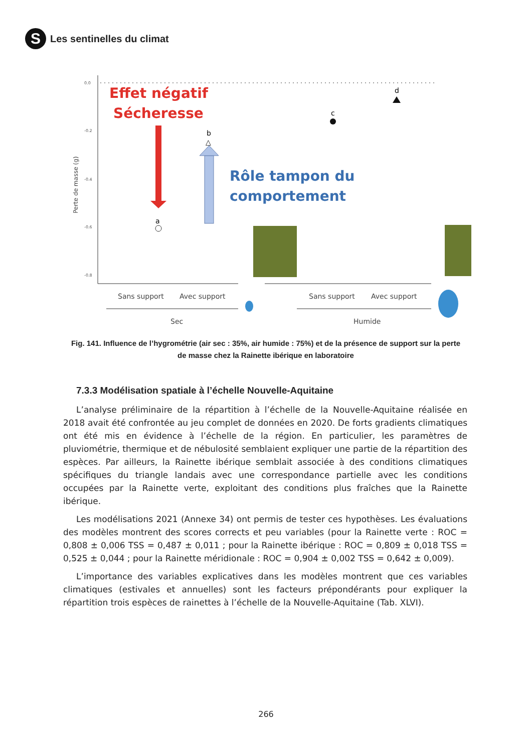S
Les sentinelles du climat
0.0
-0.2
-0.4
-0.6
-0.8
Perte de masse (g)
Effet négatif
Sécheresse
Rôle tampon du
comportement
a
b
△
c
d
Sans support
Avec support
Sans support
Avec support
Sec
Humide
Fig. 141. Influence de l’hygrométrie (air sec : 35%, air humide : 75%) et de la présence de support sur la perte de masse chez la Rainette ibérique en laboratoire
7.3.3 Modélisation spatiale à l’échelle Nouvelle-Aquitaine
L’analyse préliminaire de la répartition à l’échelle de la Nouvelle-Aquitaine réalisée en 2018 avait été confrontée au jeu complet de données en 2020. De forts gradients climatiques ont été mis en évidence à l’échelle de la région. En particulier, les paramètres de pluviométrie, thermique et de nébulosité semblaient expliquer une partie de la répartition des espèces. Par ailleurs, la Rainette ibérique semblait associée à des conditions climatiques spécifiques du triangle landais avec une correspondance partielle avec les conditions occupées par la Rainette verte, exploitant des conditions plus fraîches que la Rainette ibérique.
Les modélisations 2021 (Annexe 34) ont permis de tester ces hypothèses. Les évaluations des modèles montrent des scores corrects et peu variables (pour la Rainette verte : ROC = 0,808 ± 0,006 TSS = 0,487 ± 0,011 ; pour la Rainette ibérique : ROC = 0,809 ± 0,018 TSS = 0,525 ± 0,044 ; pour la Rainette méridionale : ROC = 0,904 ± 0,002 TSS = 0,642 ± 0,009).
L’importance des variables explicatives dans les modèles montrent que ces variables climatiques (estivales et annuelles) sont les facteurs prépondérants pour expliquer la répartition trois espèces de rainettes à l’échelle de la Nouvelle-Aquitaine (Tab. XLVI).
266